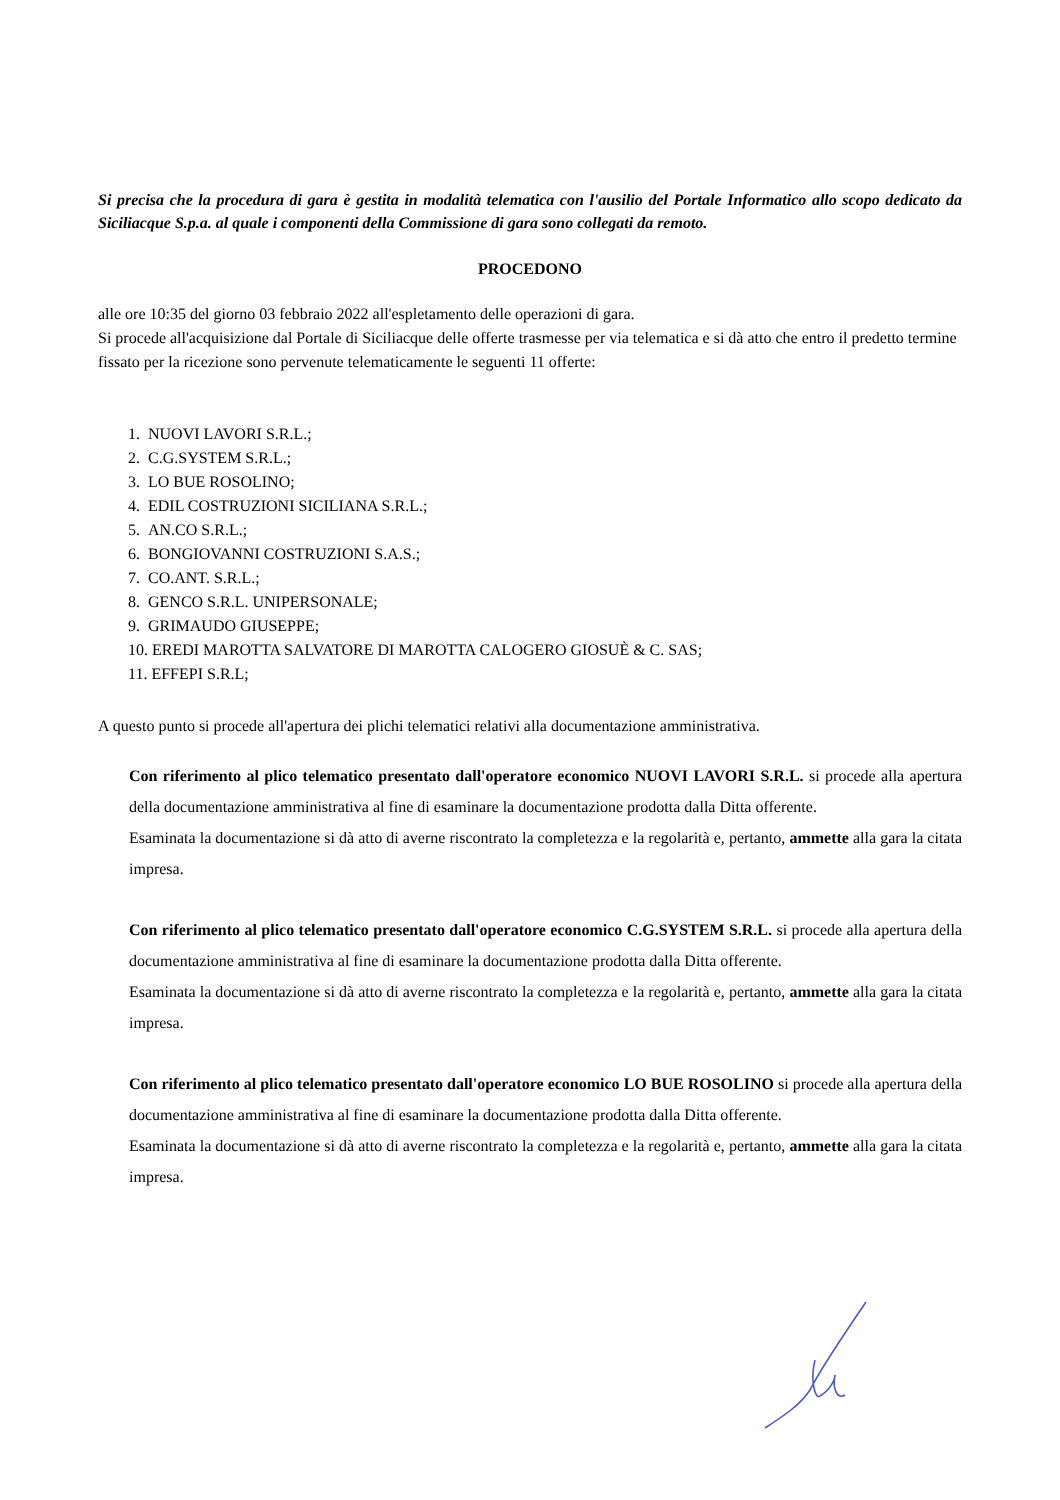Si precisa che la procedura di gara è gestita in modalità telematica con l'ausilio del Portale Informatico allo scopo dedicato da Siciliacque S.p.a. al quale i componenti della Commissione di gara sono collegati da remoto.
PROCEDONO
alle ore 10:35 del giorno 03 febbraio 2022 all'espletamento delle operazioni di gara.
Si procede all'acquisizione dal Portale di Siciliacque delle offerte trasmesse per via telematica e si dà atto che entro il predetto termine fissato per la ricezione sono pervenute telematicamente le seguenti 11 offerte:
1. NUOVI LAVORI S.R.L.;
2. C.G.SYSTEM S.R.L.;
3. LO BUE ROSOLINO;
4. EDIL COSTRUZIONI SICILIANA S.R.L.;
5. AN.CO S.R.L.;
6. BONGIOVANNI COSTRUZIONI S.A.S.;
7. CO.ANT. S.R.L.;
8. GENCO S.R.L. UNIPERSONALE;
9. GRIMAUDO GIUSEPPE;
10. EREDI MAROTTA SALVATORE DI MAROTTA CALOGERO GIOSUÈ & C. SAS;
11. EFFEPI S.R.L;
A questo punto si procede all'apertura dei plichi telematici relativi alla documentazione amministrativa.
Con riferimento al plico telematico presentato dall'operatore economico NUOVI LAVORI S.R.L. si procede alla apertura della documentazione amministrativa al fine di esaminare la documentazione prodotta dalla Ditta offerente.
Esaminata la documentazione si dà atto di averne riscontrato la completezza e la regolarità e, pertanto, ammette alla gara la citata impresa.
Con riferimento al plico telematico presentato dall'operatore economico C.G.SYSTEM S.R.L. si procede alla apertura della documentazione amministrativa al fine di esaminare la documentazione prodotta dalla Ditta offerente.
Esaminata la documentazione si dà atto di averne riscontrato la completezza e la regolarità e, pertanto, ammette alla gara la citata impresa.
Con riferimento al plico telematico presentato dall'operatore economico LO BUE ROSOLINO si procede alla apertura della documentazione amministrativa al fine di esaminare la documentazione prodotta dalla Ditta offerente.
Esaminata la documentazione si dà atto di averne riscontrato la completezza e la regolarità e, pertanto, ammette alla gara la citata impresa.